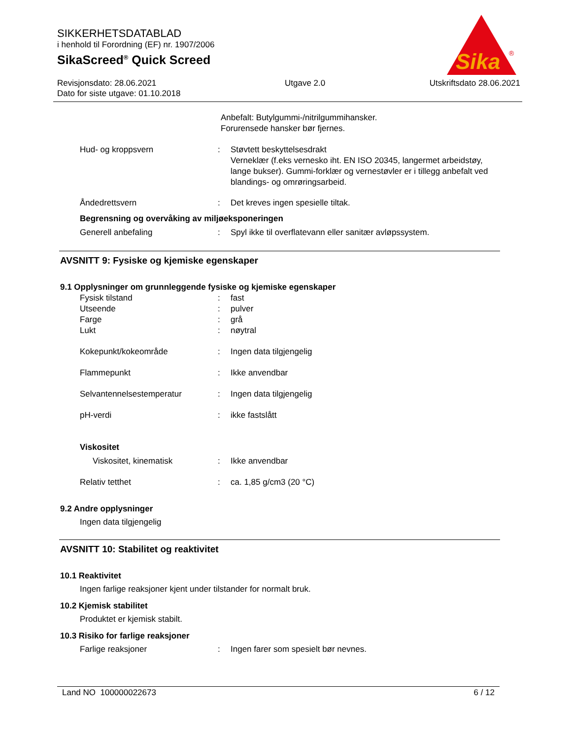SIKKERHETSDATABLAD
i henhold til Forordning (EF) nr. 1907/2006
SikaScreed<sup>®</sup> Quick Screed
Revisjonsdato: 28.06.2021
Dato for siste utgave: 01.10.2018
Utgave 2.0 Utskriftsdato 28.06.2021
Sika
®
Anbefalt: Butylgummi-/nitrilgummihansker.
Forurensede hansker bør fjernes.
Hud- og kroppsvern : Støvtett beskyttelsesdrakt
Verneklær (f.eks vernesko iht. EN ISO 20345, langermet arbeidstøy, lange bukser). Gummi-forklær og vernestøvler er i tillegg anbefalt ved blandings- og omrøringsarbeid.
Åndedrettsvern : Det kreves ingen spesielle tiltak.
Begrensning og overvåking av miljøeksponeringen
Generell anbefaling : Spyl ikke til overflatevann eller sanitær avløpssystem.
AVSNITT 9: Fysiske og kjemiske egenskaper
9.1 Opplysninger om grunnleggende fysiske og kjemiske egenskaper
Fysisk tilstand : fast
Utseende : pulver
Farge : grå
Lukt : nøytral
Kokepunkt/kokeområde : Ingen data tilgjengelig
Flammepunkt : Ikke anvendbar
Selvantennelsestemperatur : Ingen data tilgjengelig
pH-verdi : ikke fastslått
Viskositet
Viskositet, kinematisk : Ikke anvendbar
Relativ tetthet : ca. 1,85 g/cm3 (20 °C)
9.2 Andre opplysninger
Ingen data tilgjengelig
AVSNITT 10: Stabilitet og reaktivitet
10.1 Reaktivitet
Ingen farlige reaksjoner kjent under tilstander for normalt bruk.
10.2 Kjemisk stabilitet
Produktet er kjemisk stabilt.
10.3 Risiko for farlige reaksjoner
Farlige reaksjoner : Ingen farer som spesielt bør nevnes.
Land NO 100000022673 6 / 12